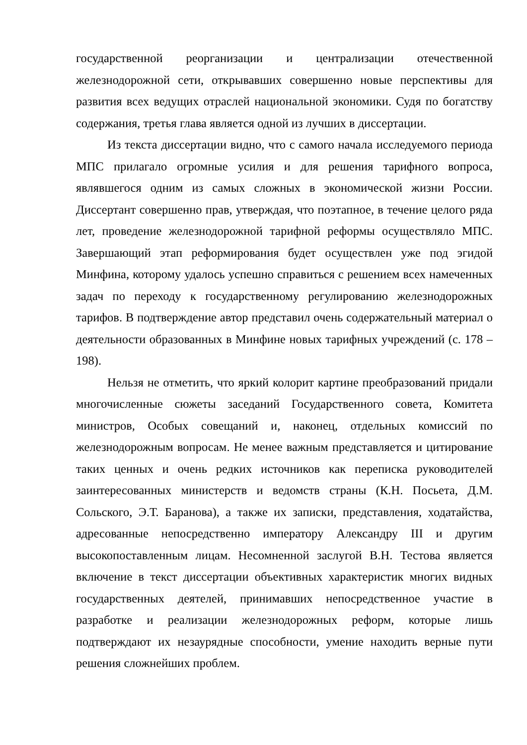государственной реорганизации и централизации отечественной железнодорожной сети, открывавших совершенно новые перспективы для развития всех ведущих отраслей национальной экономики. Судя по богатству содержания, третья глава является одной из лучших в диссертации.
Из текста диссертации видно, что с самого начала исследуемого периода МПС прилагало огромные усилия и для решения тарифного вопроса, являвшегося одним из самых сложных в экономической жизни России. Диссертант совершенно прав, утверждая, что поэтапное, в течение целого ряда лет, проведение железнодорожной тарифной реформы осуществляло МПС. Завершающий этап реформирования будет осуществлен уже под эгидой Минфина, которому удалось успешно справиться с решением всех намеченных задач по переходу к государственному регулированию железнодорожных тарифов. В подтверждение автор представил очень содержательный материал о деятельности образованных в Минфине новых тарифных учреждений (с. 178 – 198).
Нельзя не отметить, что яркий колорит картине преобразований придали многочисленные сюжеты заседаний Государственного совета, Комитета министров, Особых совещаний и, наконец, отдельных комиссий по железнодорожным вопросам. Не менее важным представляется и цитирование таких ценных и очень редких источников как переписка руководителей заинтересованных министерств и ведомств страны (К.Н. Посьета, Д.М. Сольского, Э.Т. Баранова), а также их записки, представления, ходатайства, адресованные непосредственно императору Александру III и другим высокопоставленным лицам. Несомненной заслугой В.Н. Тестова является включение в текст диссертации объективных характеристик многих видных государственных деятелей, принимавших непосредственное участие в разработке и реализации железнодорожных реформ, которые лишь подтверждают их незаурядные способности, умение находить верные пути решения сложнейших проблем.